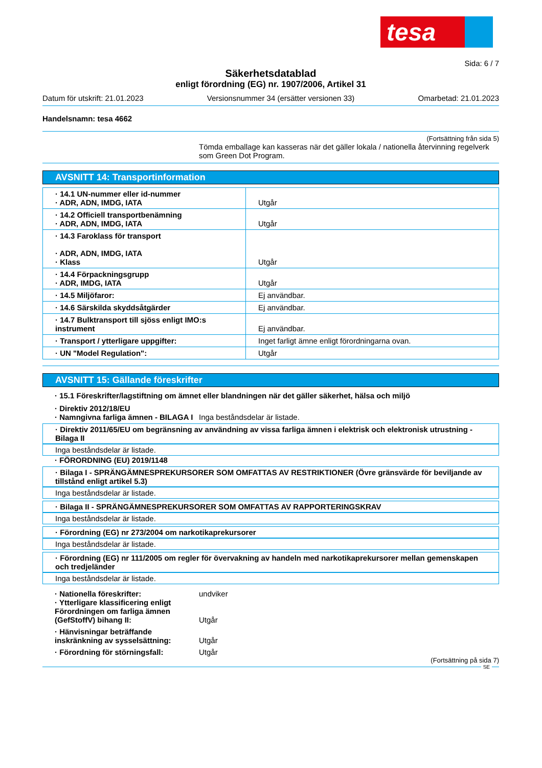tesa
Sida: 6 / 7
Säkerhetsdatablad
enligt förordning (EG) nr. 1907/2006, Artikel 31
Datum för utskrift: 21.01.2023 Versionsnummer 34 (ersätter versionen 33) Omarbetad: 21.01.2023
Handelsnamn: tesa 4662
(Fortsättning från sida 5)
Tömda emballage kan kasseras när det gäller lokala / nationella återvinning regelverk som Green Dot Program.
AVSNITT 14: Transportinformation
| · 14.1 UN-nummer eller id-nummer · ADR, ADN, IMDG, IATA | Utgår |
| · 14.2 Officiell transportbenämning · ADR, ADN, IMDG, IATA | Utgår |
| · 14.3 Faroklass för transport · ADR, ADN, IMDG, IATA · Klass | Utgår |
| · 14.4 Förpackningsgrupp · ADR, IMDG, IATA | Utgår |
| · 14.5 Miljöfaror: | Ej användbar. |
| · 14.6 Särskilda skyddsåtgärder | Ej användbar. |
| · 14.7 Bulktransport till sjöss enligt IMO:s instrument | Ej användbar. |
| · Transport / ytterligare uppgifter: | Inget farligt ämne enligt förordningarna ovan. |
| · UN "Model Regulation": | Utgår |
AVSNITT 15: Gällande föreskrifter
· 15.1 Föreskrifter/lagstiftning om ämnet eller blandningen när det gäller säkerhet, hälsa och miljö
· Direktiv 2012/18/EU
· Namngivna farliga ämnen - BILAGA I Inga beståndsdelar är listade.
· Direktiv 2011/65/EU om begränsning av användning av vissa farliga ämnen i elektrisk och elektronisk utrustning - Bilaga II
Inga beståndsdelar är listade.
· FÖRORDNING (EU) 2019/1148
· Bilaga I - SPRÄNGÄMNESPREKURSORER SOM OMFATTAS AV RESTRIKTIONER (Övre gränsvärde för beviljande av tillstånd enligt artikel 5.3)
Inga beståndsdelar är listade.
· Bilaga II - SPRÄNGÄMNESPREKURSORER SOM OMFATTAS AV RAPPORTERINGSKRAV
Inga beståndsdelar är listade.
· Förordning (EG) nr 273/2004 om narkotikaprekursorer
Inga beståndsdelar är listade.
· Förordning (EG) nr 111/2005 om regler för övervakning av handeln med narkotikaprekursorer mellan gemenskapen och tredjeländer
Inga beståndsdelar är listade.
· Nationella föreskrifter: undviker
· Ytterligare klassificering enligt Förordningen om farliga ämnen (GefStoffV) bihang II: Utgår
· Hänvisningar beträffande inskränkning av sysselsättning: Utgår
· Förordning för störningsfall: Utgår
(Fortsättning på sida 7)
SE